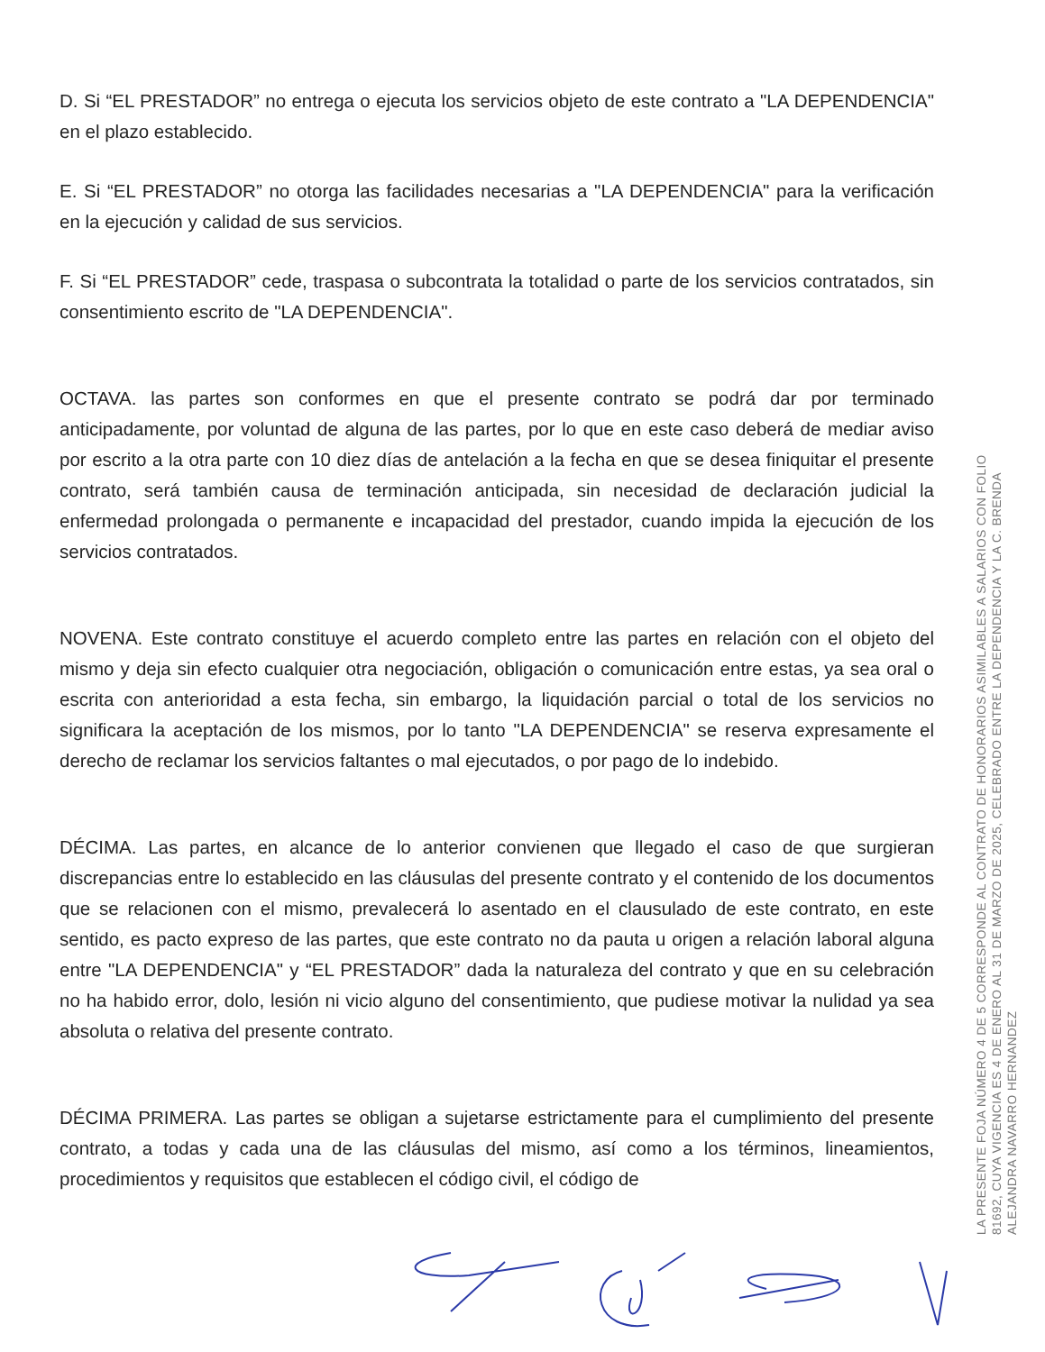D. Si “EL PRESTADOR” no entrega o ejecuta los servicios objeto de este contrato a "LA DEPENDENCIA" en el plazo establecido.
E. Si “EL PRESTADOR” no otorga las facilidades necesarias a "LA DEPENDENCIA" para la verificación en la ejecución y calidad de sus servicios.
F. Si “EL PRESTADOR” cede, traspasa o subcontrata la totalidad o parte de los servicios contratados, sin consentimiento escrito de "LA DEPENDENCIA".
OCTAVA. las partes son conformes en que el presente contrato se podrá dar por terminado anticipadamente, por voluntad de alguna de las partes, por lo que en este caso deberá de mediar aviso por escrito a la otra parte con 10 diez días de antelación a la fecha en que se desea finiquitar el presente contrato, será también causa de terminación anticipada, sin necesidad de declaración judicial la enfermedad prolongada o permanente e incapacidad del prestador, cuando impida la ejecución de los servicios contratados.
NOVENA. Este contrato constituye el acuerdo completo entre las partes en relación con el objeto del mismo y deja sin efecto cualquier otra negociación, obligación o comunicación entre estas, ya sea oral o escrita con anterioridad a esta fecha, sin embargo, la liquidación parcial o total de los servicios no significara la aceptación de los mismos, por lo tanto "LA DEPENDENCIA" se reserva expresamente el derecho de reclamar los servicios faltantes o mal ejecutados, o por pago de lo indebido.
DÉCIMA. Las partes, en alcance de lo anterior convienen que llegado el caso de que surgieran discrepancias entre lo establecido en las cláusulas del presente contrato y el contenido de los documentos que se relacionen con el mismo, prevalecerá lo asentado en el clausulado de este contrato, en este sentido, es pacto expreso de las partes, que este contrato no da pauta u origen a relación laboral alguna entre "LA DEPENDENCIA" y “EL PRESTADOR” dada la naturaleza del contrato y que en su celebración no ha habido error, dolo, lesión ni vicio alguno del consentimiento, que pudiese motivar la nulidad ya sea absoluta o relativa del presente contrato.
DÉCIMA PRIMERA. Las partes se obligan a sujetarse estrictamente para el cumplimiento del presente contrato, a todas y cada una de las cláusulas del mismo, así como a los términos, lineamientos, procedimientos y requisitos que establecen el código civil, el código de
LA PRESENTE FOJA NÚMERO 4 DE 5 CORRESPONDE AL CONTRATO DE HONORARIOS ASIMILABLES A SALARIOS CON FOLIO
81692, CUYA VIGENCIA ES 4 DE ENERO AL 31 DE MARZO DE 2025, CELEBRADO ENTRE LA DEPENDENCIA Y LA C. BRENDA
ALEJANDRA NAVARRO HERNANDEZ